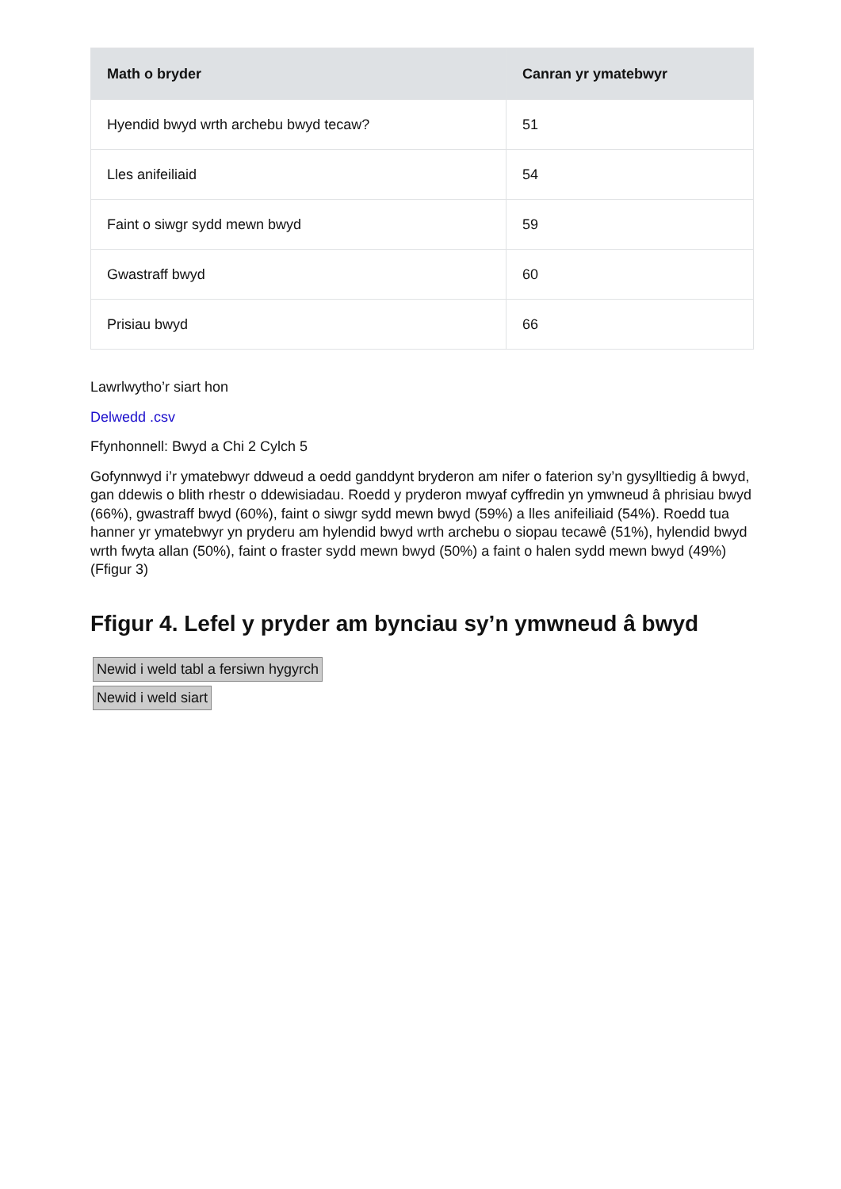| Math o bryder | Canran yr ymatebwyr |
| --- | --- |
| Hyendid bwyd wrth archebu bwyd tecaw? | 51 |
| Lles anifeiliaid | 54 |
| Faint o siwgr sydd mewn bwyd | 59 |
| Gwastraff bwyd | 60 |
| Prisiau bwyd | 66 |
Lawrlwytho’r siart hon
Delwedd .csv
Ffynhonnell: Bwyd a Chi 2 Cylch 5
Gofynnwyd i’r ymatebwyr ddweud a oedd ganddynt bryderon am nifer o faterion sy’n gysylltiedig â bwyd, gan ddewis o blith rhestr o ddewisiadau. Roedd y pryderon mwyaf cyffredin yn ymwneud â phrisiau bwyd (66%), gwastraff bwyd (60%), faint o siwgr sydd mewn bwyd (59%) a lles anifeiliaid (54%). Roedd tua hanner yr ymatebwyr yn pryderu am hylendid bwyd wrth archebu o siopau tecawê (51%), hylendid bwyd wrth fwyta allan (50%), faint o fraster sydd mewn bwyd (50%) a faint o halen sydd mewn bwyd (49%) (Ffigur 3)
Ffigur 4. Lefel y pryder am bynciau sy’n ymwneud â bwyd
Newid i weld tabl a fersiwn hygyrch
Newid i weld siart